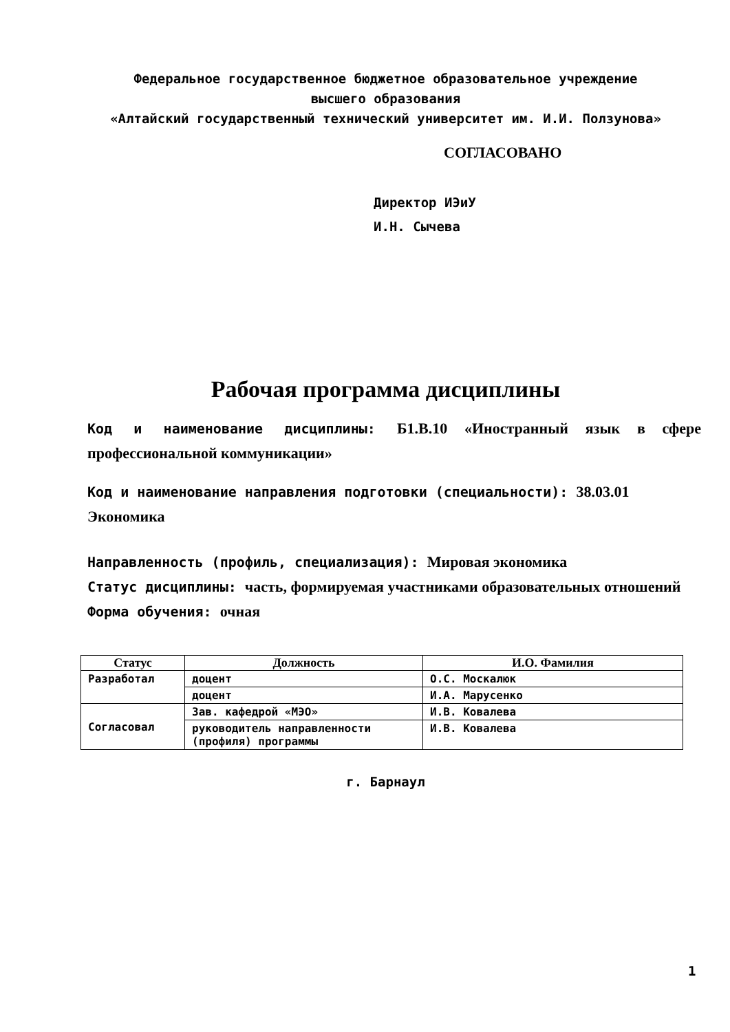Федеральное государственное бюджетное образовательное учреждение
высшего образования
«Алтайский государственный технический университет им. И.И. Ползунова»
СОГЛАСОВАНО
Директор ИЭиУ
И.Н. Сычева
Рабочая программа дисциплины
Код и наименование дисциплины: Б1.В.10 «Иностранный язык в сфере профессиональной коммуникации»
Код и наименование направления подготовки (специальности): 38.03.01 Экономика
Направленность (профиль, специализация): Мировая экономика
Статус дисциплины: часть, формируемая участниками образовательных отношений
Форма обучения: очная
| Статус | Должность | И.О. Фамилия |
| --- | --- | --- |
| Разработал | доцент | О.С. Москалюк |
| | доцент | И.А. Марусенко |
| Согласовал | Зав. кафедрой «МЭО» | И.В. Ковалева |
| | руководитель направленности (профиля) программы | И.В. Ковалева |
г. Барнаул
1